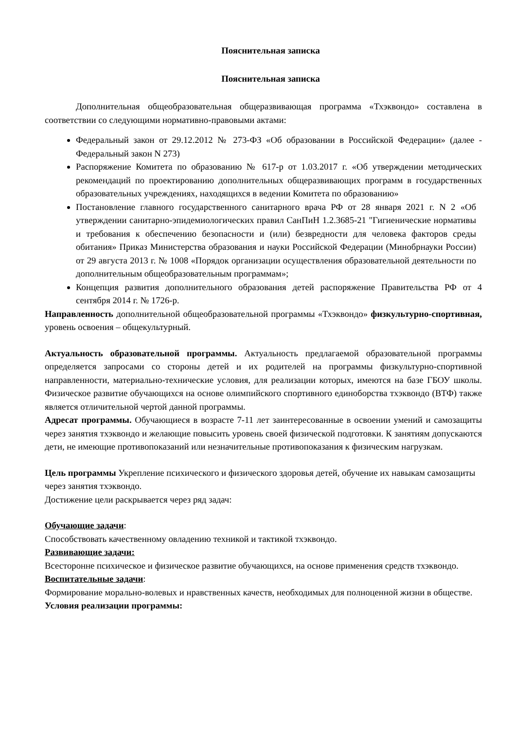Пояснительная записка
Пояснительная записка
Дополнительная общеобразовательная общеразвивающая программа «Тхэквондо» составлена в соответствии со следующими нормативно-правовыми актами:
Федеральный закон от 29.12.2012 № 273-ФЗ «Об образовании в Российской Федерации» (далее - Федеральный закон N 273)
Распоряжение Комитета по образованию № 617-р от 1.03.2017 г. «Об утверждении методических рекомендаций по проектированию дополнительных общеразвивающих программ в государственных образовательных учреждениях, находящихся в ведении Комитета по образованию»
Постановление главного государственного санитарного врача РФ от 28 января 2021 г. N 2 «Об утверждении санитарно-эпидемиологических правил СанПиН 1.2.3685-21 "Гигиенические нормативы и требования к обеспечению безопасности и (или) безвредности для человека факторов среды обитания» Приказ Министерства образования и науки Российской Федерации (Минобрнауки России) от 29 августа 2013 г. № 1008 «Порядок организации осуществления образовательной деятельности по дополнительным общеобразовательным программам»;
Концепция развития дополнительного образования детей распоряжение Правительства РФ от 4 сентября 2014 г. № 1726-р.
Направленность дополнительной общеобразовательной программы «Тхэквондо» физкультурно-спортивная, уровень освоения – общекультурный.
Актуальность образовательной программы. Актуальность предлагаемой образовательной программы определяется запросами со стороны детей и их родителей на программы физкультурно-спортивной направленности, материально-технические условия, для реализации которых, имеются на базе ГБОУ школы. Физическое развитие обучающихся на основе олимпийского спортивного единоборства тхэквондо (ВТФ) также является отличительной чертой данной программы.
Адресат программы. Обучающиеся в возрасте 7-11 лет заинтересованные в освоении умений и самозащиты через занятия тхэквондо и желающие повысить уровень своей физической подготовки. К занятиям допускаются дети, не имеющие противопоказаний или незначительные противопоказания к физическим нагрузкам.
Цель программы Укрепление психического и физического здоровья детей, обучение их навыкам самозащиты через занятия тхэквондо.
Достижение цели раскрывается через ряд задач:
Обучающие задачи:
Способствовать качественному овладению техникой и тактикой тхэквондо.
Развивающие задачи:
Всесторонне психическое и физическое развитие обучающихся, на основе применения средств тхэквондо.
Воспитательные задачи:
Формирование морально-волевых и нравственных качеств, необходимых для полноценной жизни в обществе.
Условия реализации программы: